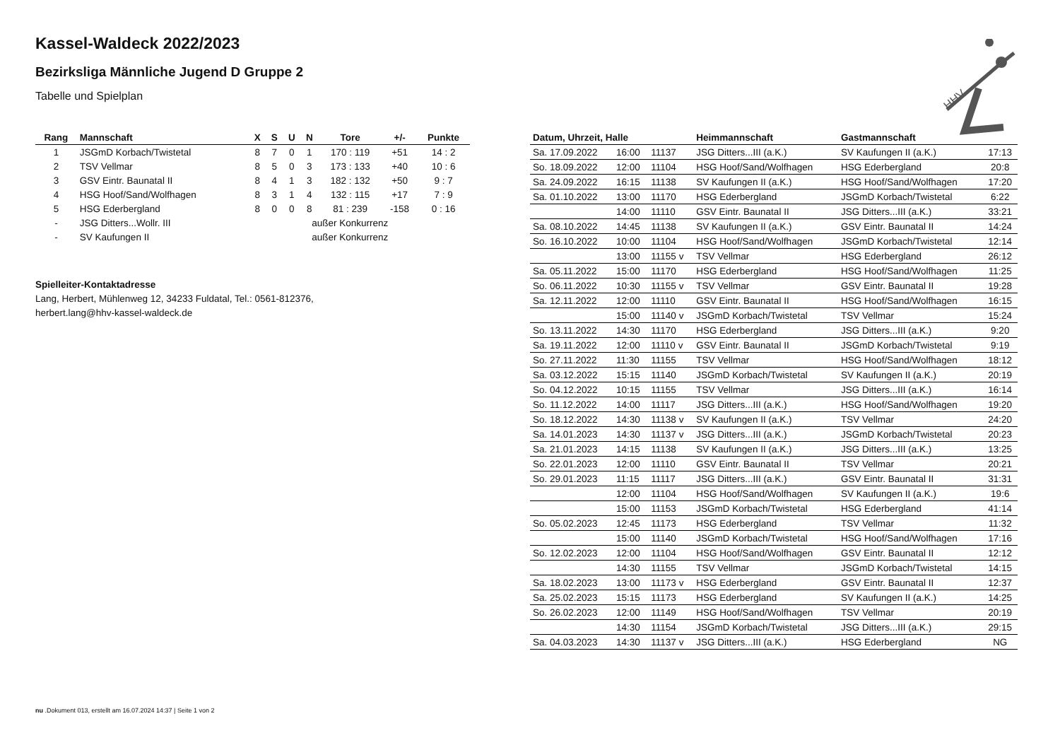HHV
Kassel-Waldeck 2022/2023
Bezirksliga Männliche Jugend D Gruppe 2
Tabelle und Spielplan
| Rang | Mannschaft | X | S | U | N | Tore | +/- | Punkte |
| --- | --- | --- | --- | --- | --- | --- | --- | --- |
| 1 | JSGmD Korbach/Twistetal | 8 | 7 | 0 | 1 | 170 : 119 | +51 | 14 : 2 |
| 2 | TSV Vellmar | 8 | 5 | 0 | 3 | 173 : 133 | +40 | 10 : 6 |
| 3 | GSV Eintr. Baunatal II | 8 | 4 | 1 | 3 | 182 : 132 | +50 | 9 : 7 |
| 4 | HSG Hoof/Sand/Wolfhagen | 8 | 3 | 1 | 4 | 132 : 115 | +17 | 7 : 9 |
| 5 | HSG Ederbergland | 8 | 0 | 0 | 8 | 81 : 239 | -158 | 0 : 16 |
| - | JSG Ditters...Wollr. III | | | außer Konkurrenz | | | | |
| - | SV Kaufungen II | | | außer Konkurrenz | | | | |
Spielleiter-Kontaktadresse
Lang, Herbert, Mühlenweg 12, 34233 Fuldatal, Tel.: 0561-812376,
herbert.lang@hhv-kassel-waldeck.de
| Datum, Uhrzeit, Halle | | | Heimmannschaft | Gastmannschaft | |
| --- | --- | --- | --- | --- | --- |
| Sa. 17.09.2022 | 16:00 | 11137 | JSG Ditters...III (a.K.) | SV Kaufungen II (a.K.) | 17:13 |
| So. 18.09.2022 | 12:00 | 11104 | HSG Hoof/Sand/Wolfhagen | HSG Ederbergland | 20:8 |
| Sa. 24.09.2022 | 16:15 | 11138 | SV Kaufungen II (a.K.) | HSG Hoof/Sand/Wolfhagen | 17:20 |
| Sa. 01.10.2022 | 13:00 | 11170 | HSG Ederbergland | JSGmD Korbach/Twistetal | 6:22 |
| | 14:00 | 11110 | GSV Eintr. Baunatal II | JSG Ditters...III (a.K.) | 33:21 |
| Sa. 08.10.2022 | 14:45 | 11138 | SV Kaufungen II (a.K.) | GSV Eintr. Baunatal II | 14:24 |
| So. 16.10.2022 | 10:00 | 11104 | HSG Hoof/Sand/Wolfhagen | JSGmD Korbach/Twistetal | 12:14 |
| | 13:00 | 11155 v | TSV Vellmar | HSG Ederbergland | 26:12 |
| Sa. 05.11.2022 | 15:00 | 11170 | HSG Ederbergland | HSG Hoof/Sand/Wolfhagen | 11:25 |
| So. 06.11.2022 | 10:30 | 11155 v | TSV Vellmar | GSV Eintr. Baunatal II | 19:28 |
| Sa. 12.11.2022 | 12:00 | 11110 | GSV Eintr. Baunatal II | HSG Hoof/Sand/Wolfhagen | 16:15 |
| | 15:00 | 11140 v | JSGmD Korbach/Twistetal | TSV Vellmar | 15:24 |
| So. 13.11.2022 | 14:30 | 11170 | HSG Ederbergland | JSG Ditters...III (a.K.) | 9:20 |
| Sa. 19.11.2022 | 12:00 | 11110 v | GSV Eintr. Baunatal II | JSGmD Korbach/Twistetal | 9:19 |
| So. 27.11.2022 | 11:30 | 11155 | TSV Vellmar | HSG Hoof/Sand/Wolfhagen | 18:12 |
| Sa. 03.12.2022 | 15:15 | 11140 | JSGmD Korbach/Twistetal | SV Kaufungen II (a.K.) | 20:19 |
| So. 04.12.2022 | 10:15 | 11155 | TSV Vellmar | JSG Ditters...III (a.K.) | 16:14 |
| So. 11.12.2022 | 14:00 | 11117 | JSG Ditters...III (a.K.) | HSG Hoof/Sand/Wolfhagen | 19:20 |
| So. 18.12.2022 | 14:30 | 11138 v | SV Kaufungen II (a.K.) | TSV Vellmar | 24:20 |
| Sa. 14.01.2023 | 14:30 | 11137 v | JSG Ditters...III (a.K.) | JSGmD Korbach/Twistetal | 20:23 |
| Sa. 21.01.2023 | 14:15 | 11138 | SV Kaufungen II (a.K.) | JSG Ditters...III (a.K.) | 13:25 |
| So. 22.01.2023 | 12:00 | 11110 | GSV Eintr. Baunatal II | TSV Vellmar | 20:21 |
| So. 29.01.2023 | 11:15 | 11117 | JSG Ditters...III (a.K.) | GSV Eintr. Baunatal II | 31:31 |
| | 12:00 | 11104 | HSG Hoof/Sand/Wolfhagen | SV Kaufungen II (a.K.) | 19:6 |
| | 15:00 | 11153 | JSGmD Korbach/Twistetal | HSG Ederbergland | 41:14 |
| So. 05.02.2023 | 12:45 | 11173 | HSG Ederbergland | TSV Vellmar | 11:32 |
| | 15:00 | 11140 | JSGmD Korbach/Twistetal | HSG Hoof/Sand/Wolfhagen | 17:16 |
| So. 12.02.2023 | 12:00 | 11104 | HSG Hoof/Sand/Wolfhagen | GSV Eintr. Baunatal II | 12:12 |
| | 14:30 | 11155 | TSV Vellmar | JSGmD Korbach/Twistetal | 14:15 |
| Sa. 18.02.2023 | 13:00 | 11173 v | HSG Ederbergland | GSV Eintr. Baunatal II | 12:37 |
| Sa. 25.02.2023 | 15:15 | 11173 | HSG Ederbergland | SV Kaufungen II (a.K.) | 14:25 |
| So. 26.02.2023 | 12:00 | 11149 | HSG Hoof/Sand/Wolfhagen | TSV Vellmar | 20:19 |
| | 14:30 | 11154 | JSGmD Korbach/Twistetal | JSG Ditters...III (a.K.) | 29:15 |
| Sa. 04.03.2023 | 14:30 | 11137 v | JSG Ditters...III (a.K.) | HSG Ederbergland | NG |
nu .Dokument 013, erstellt am 16.07.2024 14:37 | Seite 1 von 2